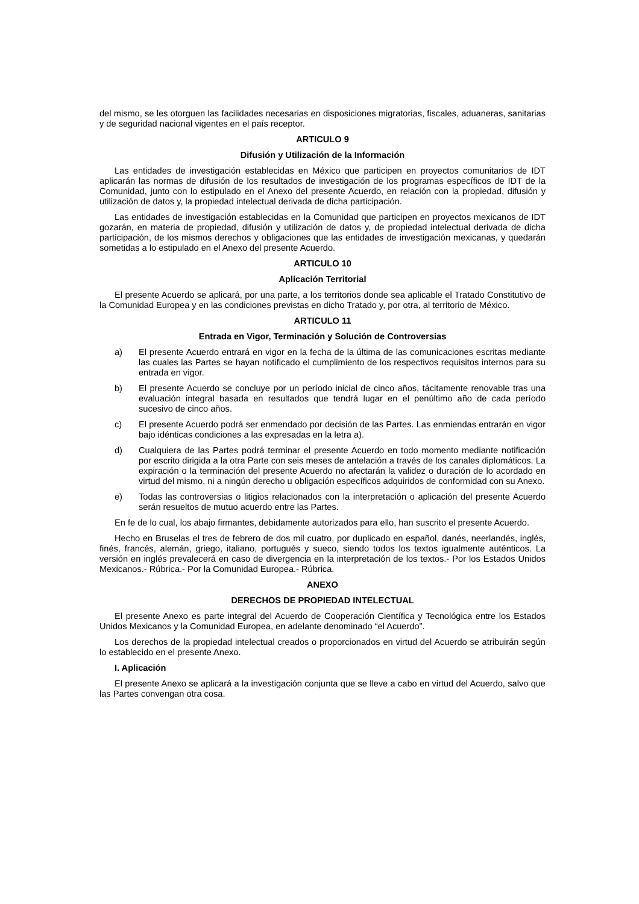del mismo, se les otorguen las facilidades necesarias en disposiciones migratorias, fiscales, aduaneras, sanitarias y de seguridad nacional vigentes en el país receptor.
ARTICULO 9
Difusión y Utilización de la Información
Las entidades de investigación establecidas en México que participen en proyectos comunitarios de IDT aplicarán las normas de difusión de los resultados de investigación de los programas específicos de IDT de la Comunidad, junto con lo estipulado en el Anexo del presente Acuerdo, en relación con la propiedad, difusión y utilización de datos y, la propiedad intelectual derivada de dicha participación.
Las entidades de investigación establecidas en la Comunidad que participen en proyectos mexicanos de IDT gozarán, en materia de propiedad, difusión y utilización de datos y, de propiedad intelectual derivada de dicha participación, de los mismos derechos y obligaciones que las entidades de investigación mexicanas, y quedarán sometidas a lo estipulado en el Anexo del presente Acuerdo.
ARTICULO 10
Aplicación Territorial
El presente Acuerdo se aplicará, por una parte, a los territorios donde sea aplicable el Tratado Constitutivo de la Comunidad Europea y en las condiciones previstas en dicho Tratado y, por otra, al territorio de México.
ARTICULO 11
Entrada en Vigor, Terminación y Solución de Controversias
a) El presente Acuerdo entrará en vigor en la fecha de la última de las comunicaciones escritas mediante las cuales las Partes se hayan notificado el cumplimiento de los respectivos requisitos internos para su entrada en vigor.
b) El presente Acuerdo se concluye por un período inicial de cinco años, tácitamente renovable tras una evaluación integral basada en resultados que tendrá lugar en el penúltimo año de cada período sucesivo de cinco años.
c) El presente Acuerdo podrá ser enmendado por decisión de las Partes. Las enmiendas entrarán en vigor bajo idénticas condiciones a las expresadas en la letra a).
d) Cualquiera de las Partes podrá terminar el presente Acuerdo en todo momento mediante notificación por escrito dirigida a la otra Parte con seis meses de antelación a través de los canales diplomáticos. La expiración o la terminación del presente Acuerdo no afectarán la validez o duración de lo acordado en virtud del mismo, ni a ningún derecho u obligación específicos adquiridos de conformidad con su Anexo.
e) Todas las controversias o litigios relacionados con la interpretación o aplicación del presente Acuerdo serán resueltos de mutuo acuerdo entre las Partes.
En fe de lo cual, los abajo firmantes, debidamente autorizados para ello, han suscrito el presente Acuerdo.
Hecho en Bruselas el tres de febrero de dos mil cuatro, por duplicado en español, danés, neerlandés, inglés, finés, francés, alemán, griego, italiano, portugués y sueco, siendo todos los textos igualmente auténticos. La versión en inglés prevalecerá en caso de divergencia en la interpretación de los textos.- Por los Estados Unidos Mexicanos.- Rúbrica.- Por la Comunidad Europea.- Rúbrica.
ANEXO
DERECHOS DE PROPIEDAD INTELECTUAL
El presente Anexo es parte integral del Acuerdo de Cooperación Científica y Tecnológica entre los Estados Unidos Mexicanos y la Comunidad Europea, en adelante denominado “el Acuerdo”.
Los derechos de la propiedad intelectual creados o proporcionados en virtud del Acuerdo se atribuirán según lo establecido en el presente Anexo.
I. Aplicación
El presente Anexo se aplicará a la investigación conjunta que se lleve a cabo en virtud del Acuerdo, salvo que las Partes convengan otra cosa.